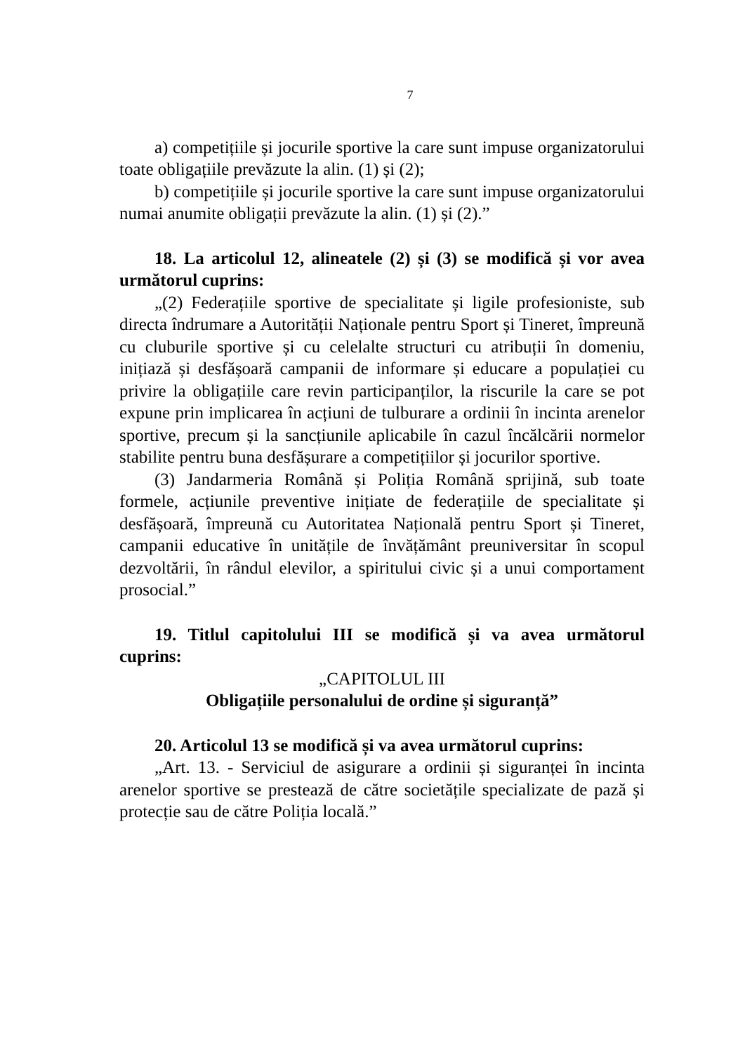7
a) competițiile și jocurile sportive la care sunt impuse organizatorului toate obligațiile prevăzute la alin. (1) și (2);
b) competițiile și jocurile sportive la care sunt impuse organizatorului numai anumite obligații prevăzute la alin. (1) și (2).”
18. La articolul 12, alineatele (2) și (3) se modifică și vor avea următorul cuprins:
„(2) Federațiile sportive de specialitate și ligile profesioniste, sub directa îndrumare a Autorității Naționale pentru Sport și Tineret, împreună cu cluburile sportive și cu celelalte structuri cu atribuții în domeniu, inițiază și desfășoară campanii de informare și educare a populației cu privire la obligațiile care revin participanților, la riscurile la care se pot expune prin implicarea în acțiuni de tulburare a ordinii în incinta arenelor sportive, precum și la sancțiunile aplicabile în cazul încălcării normelor stabilite pentru buna desfășurare a competițiilor și jocurilor sportive.
(3) Jandarmeria Română și Poliția Română sprijină, sub toate formele, acțiunile preventive inițiate de federațiile de specialitate și desfășoară, împreună cu Autoritatea Națională pentru Sport și Tineret, campanii educative în unitățile de învățământ preuniversitar în scopul dezvoltării, în rândul elevilor, a spiritului civic și a unui comportament prosocial.”
19. Titlul capitolului III se modifică și va avea următorul cuprins:
„CAPITOLUL III
Obligațiile personalului de ordine și siguranță”
20. Articolul 13 se modifică și va avea următorul cuprins:
„Art. 13. - Serviciul de asigurare a ordinii și siguranței în incinta arenelor sportive se prestează de către societățile specializate de pază și protecție sau de către Poliția locală.”